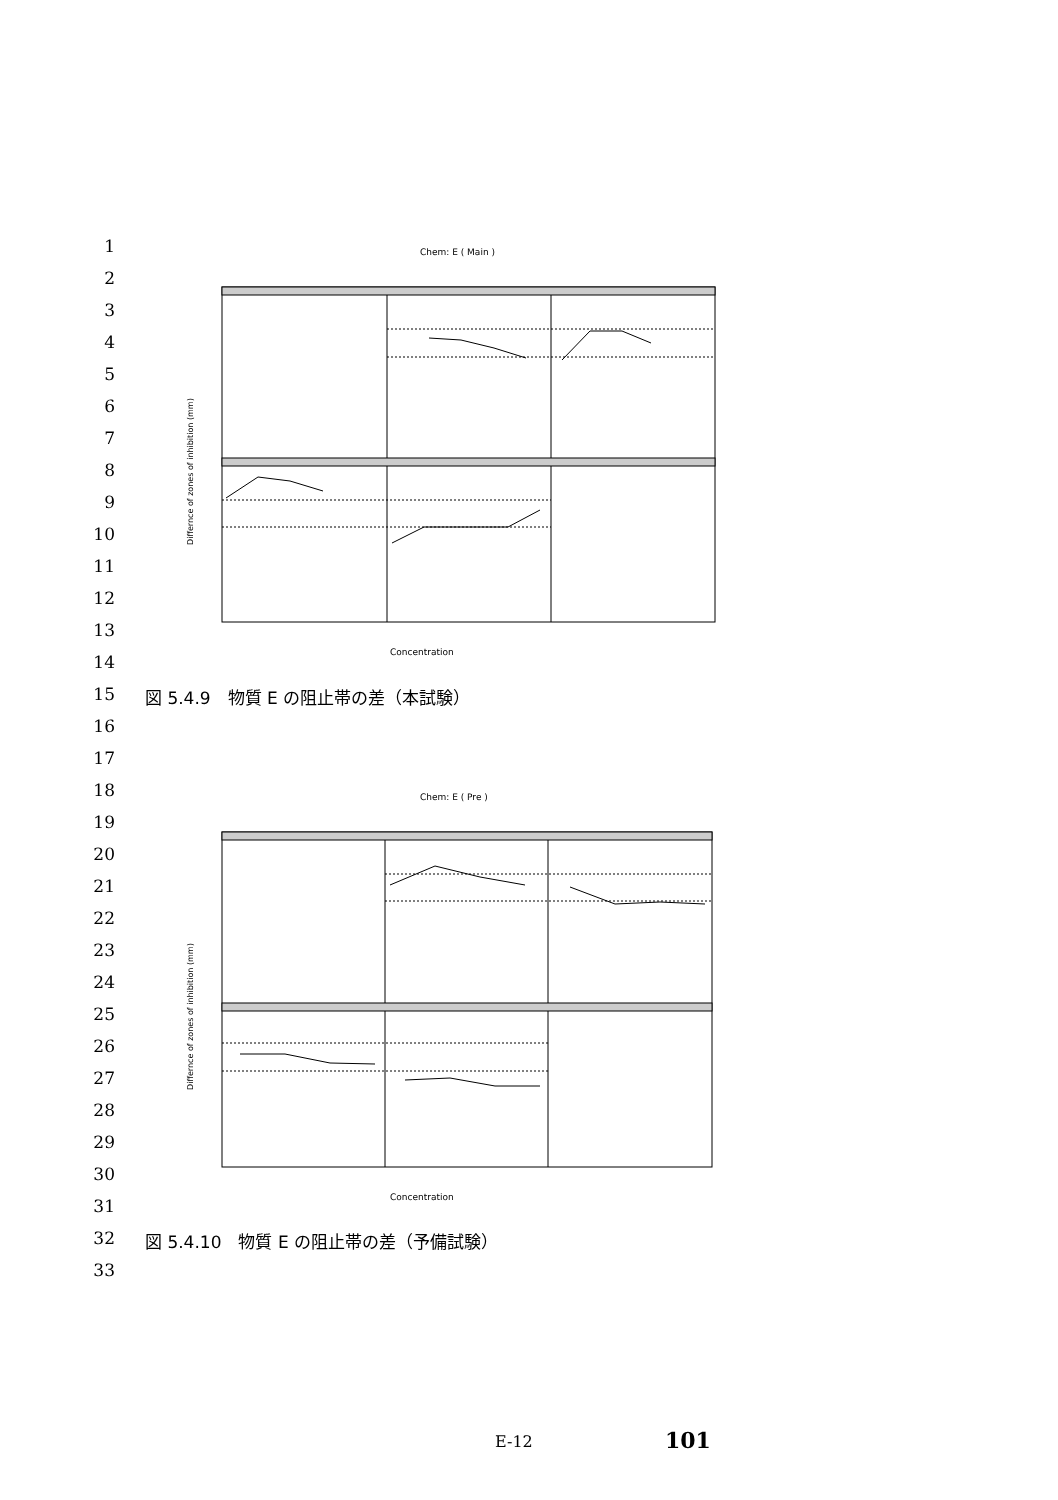1
2
3
4
5
6
7
8
9
10
11
12
13
14
15 図 5.4.9　物質 E の阻止帯の差（本試験）
16
17
18
19
20
21
22
23
24
25
26
27
28
29
30
31
32 図 5.4.10　物質 E の阻止帯の差（予備試験）
33
Chem: E ( Main )
Concentration
Differnce of zones of inhibition (mm)
Chem: E ( Pre )
Concentration
Differnce of zones of inhibition (mm)
E-12 101